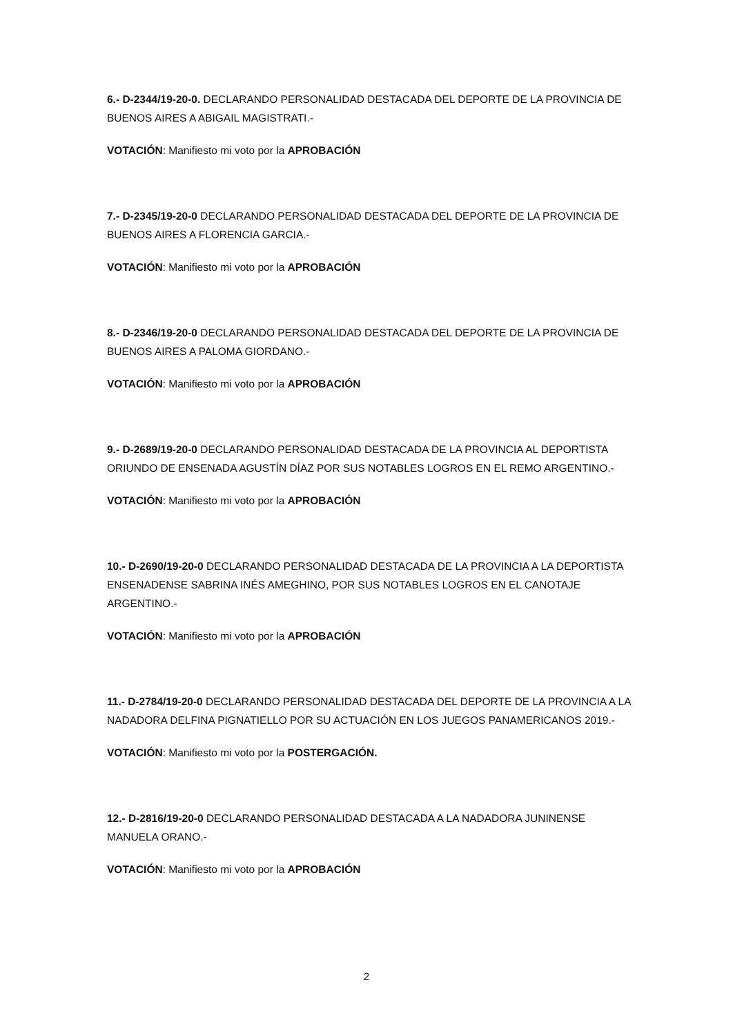6.- D-2344/19-20-0. DECLARANDO PERSONALIDAD DESTACADA DEL DEPORTE DE LA PROVINCIA DE BUENOS AIRES A ABIGAIL MAGISTRATI.-
VOTACIÓN: Manifiesto mi voto por la APROBACIÓN
7.- D-2345/19-20-0 DECLARANDO PERSONALIDAD DESTACADA DEL DEPORTE DE LA PROVINCIA DE BUENOS AIRES A FLORENCIA GARCIA.-
VOTACIÓN: Manifiesto mi voto por la APROBACIÓN
8.- D-2346/19-20-0 DECLARANDO PERSONALIDAD DESTACADA DEL DEPORTE DE LA PROVINCIA DE BUENOS AIRES A PALOMA GIORDANO.-
VOTACIÓN: Manifiesto mi voto por la APROBACIÓN
9.- D-2689/19-20-0 DECLARANDO PERSONALIDAD DESTACADA DE LA PROVINCIA AL DEPORTISTA ORIUNDO DE ENSENADA AGUSTÍN DÍAZ POR SUS NOTABLES LOGROS EN EL REMO ARGENTINO.-
VOTACIÓN: Manifiesto mi voto por la APROBACIÓN
10.- D-2690/19-20-0 DECLARANDO PERSONALIDAD DESTACADA DE LA PROVINCIA A LA DEPORTISTA ENSENADENSE SABRINA INÉS AMEGHINO, POR SUS NOTABLES LOGROS EN EL CANOTAJE ARGENTINO.-
VOTACIÓN: Manifiesto mi voto por la APROBACIÓN
11.- D-2784/19-20-0 DECLARANDO PERSONALIDAD DESTACADA DEL DEPORTE DE LA PROVINCIA A LA NADADORA DELFINA PIGNATIELLO POR SU ACTUACIÓN EN LOS JUEGOS PANAMERICANOS 2019.-
VOTACIÓN: Manifiesto mi voto por la POSTERGACIÓN.
12.- D-2816/19-20-0 DECLARANDO PERSONALIDAD DESTACADA A LA NADADORA JUNINENSE MANUELA ORANO.-
VOTACIÓN: Manifiesto mi voto por la APROBACIÓN
2